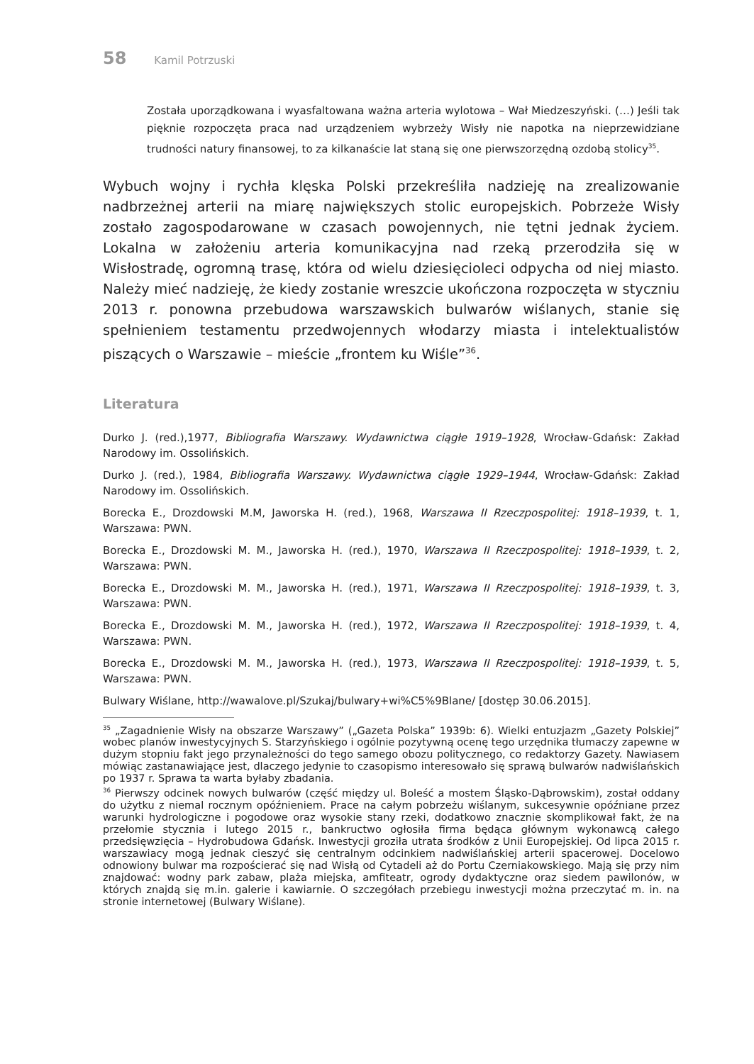58 Kamil Potrzuski
Została uporządkowana i wyasfaltowana ważna arteria wylotowa – Wał Miedzeszyński. (…) Jeśli tak pięknie rozpoczęta praca nad urządzeniem wybrzeży Wisły nie napotka na nieprzewidziane trudności natury finansowej, to za kilkanaście lat staną się one pierwszorzędną ozdobą stolicy<sup>35</sup>.
Wybuch wojny i rychła klęska Polski przekreśliła nadzieję na zrealizowanie nadbrzeżnej arterii na miarę największych stolic europejskich. Pobrzeże Wisły zostało zagospodarowane w czasach powojennych, nie tętni jednak życiem. Lokalna w założeniu arteria komunikacyjna nad rzeką przerodziła się w Wisłostradę, ogromną trasę, która od wielu dziesięcioleci odpycha od niej miasto. Należy mieć nadzieję, że kiedy zostanie wreszcie ukończona rozpoczęta w styczniu 2013 r. ponowna przebudowa warszawskich bulwarów wiślanych, stanie się spełnieniem testamentu przedwojennych włodarzy miasta i intelektualistów piszących o Warszawie – mieście „frontem ku Wiśle”<sup>36</sup>.
Literatura
Durko J. (red.),1977, Bibliografia Warszawy. Wydawnictwa ciągłe 1919–1928, Wrocław-Gdańsk: Zakład Narodowy im. Ossolińskich.
Durko J. (red.), 1984, Bibliografia Warszawy. Wydawnictwa ciągłe 1929–1944, Wrocław-Gdańsk: Zakład Narodowy im. Ossolińskich.
Borecka E., Drozdowski M.M, Jaworska H. (red.), 1968, Warszawa II Rzeczpospolitej: 1918–1939, t. 1, Warszawa: PWN.
Borecka E., Drozdowski M. M., Jaworska H. (red.), 1970, Warszawa II Rzeczpospolitej: 1918–1939, t. 2, Warszawa: PWN.
Borecka E., Drozdowski M. M., Jaworska H. (red.), 1971, Warszawa II Rzeczpospolitej: 1918–1939, t. 3, Warszawa: PWN.
Borecka E., Drozdowski M. M., Jaworska H. (red.), 1972, Warszawa II Rzeczpospolitej: 1918–1939, t. 4, Warszawa: PWN.
Borecka E., Drozdowski M. M., Jaworska H. (red.), 1973, Warszawa II Rzeczpospolitej: 1918–1939, t. 5, Warszawa: PWN.
Bulwary Wiślane, http://wawalove.pl/Szukaj/bulwary+wi%C5%9Blane/ [dostęp 30.06.2015].
<sup>35</sup> „Zagadnienie Wisły na obszarze Warszawy” („Gazeta Polska” 1939b: 6). Wielki entuzjazm „Gazety Polskiej” wobec planów inwestycyjnych S. Starzyńskiego i ogólnie pozytywną ocenę tego urzędnika tłumaczy zapewne w dużym stopniu fakt jego przynależności do tego samego obozu politycznego, co redaktorzy Gazety. Nawiasem mówiąc zastanawiające jest, dlaczego jedynie to czasopismo interesowało się sprawą bulwarów nadwiślańskich po 1937 r. Sprawa ta warta byłaby zbadania.
<sup>36</sup> Pierwszy odcinek nowych bulwarów (część między ul. Boleść a mostem Śląsko-Dąbrowskim), został oddany do użytku z niemal rocznym opóźnieniem. Prace na całym pobrzeżu wiślanym, sukcesywnie opóźniane przez warunki hydrologiczne i pogodowe oraz wysokie stany rzeki, dodatkowo znacznie skomplikował fakt, że na przełomie stycznia i lutego 2015 r., bankructwo ogłosiła firma będąca głównym wykonawcą całego przedsięwzięcia – Hydrobudowa Gdańsk. Inwestycji groziła utrata środków z Unii Europejskiej. Od lipca 2015 r. warszawiacy mogą jednak cieszyć się centralnym odcinkiem nadwiślańskiej arterii spacerowej. Docelowo odnowiony bulwar ma rozpościerać się nad Wisłą od Cytadeli aż do Portu Czerniakowskiego. Mają się przy nim znajdować: wodny park zabaw, plaża miejska, amfiteatr, ogrody dydaktyczne oraz siedem pawilonów, w których znajdą się m.in. galerie i kawiarnie. O szczegółach przebiegu inwestycji można przeczytać m. in. na stronie internetowej (Bulwary Wiślane).